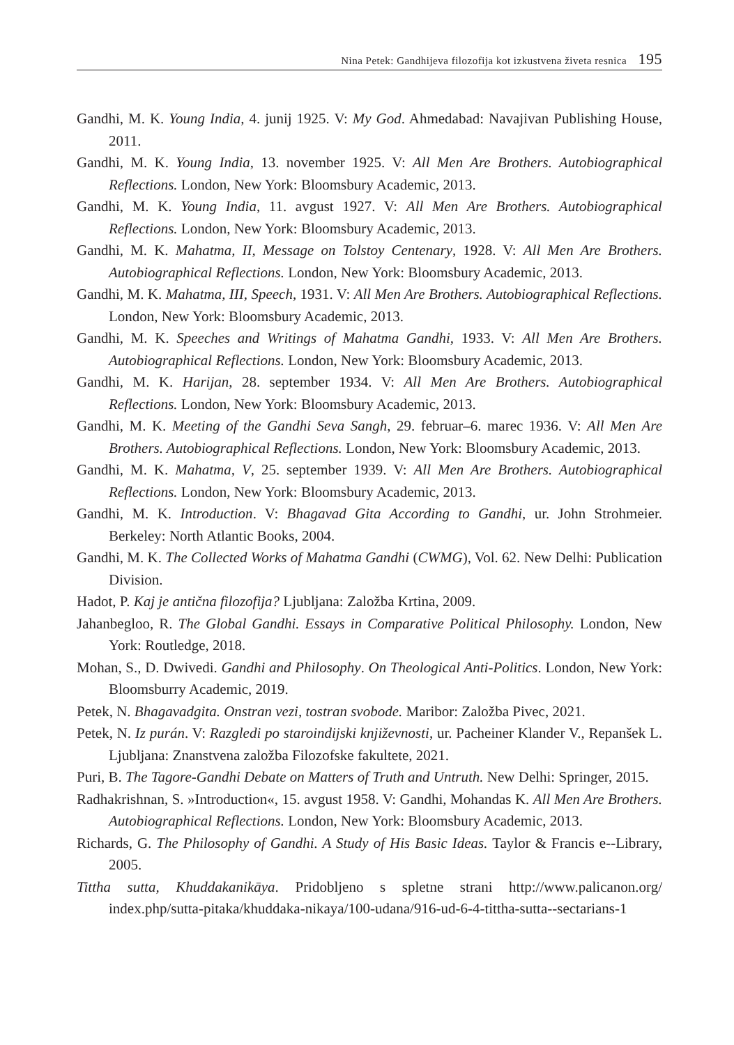Nina Petek: Gandhijeva filozofija kot izkustvena živeta resnica 195
Gandhi, M. K. Young India, 4. junij 1925. V: My God. Ahmedabad: Navajivan Publishing House, 2011.
Gandhi, M. K. Young India, 13. november 1925. V: All Men Are Brothers. Autobiographical Reflections. London, New York: Bloomsbury Academic, 2013.
Gandhi, M. K. Young India, 11. avgust 1927. V: All Men Are Brothers. Autobiographical Reflections. London, New York: Bloomsbury Academic, 2013.
Gandhi, M. K. Mahatma, II, Message on Tolstoy Centenary, 1928. V: All Men Are Brothers. Autobiographical Reflections. London, New York: Bloomsbury Academic, 2013.
Gandhi, M. K. Mahatma, III, Speech, 1931. V: All Men Are Brothers. Autobiographical Reflections. London, New York: Bloomsbury Academic, 2013.
Gandhi, M. K. Speeches and Writings of Mahatma Gandhi, 1933. V: All Men Are Brothers. Autobiographical Reflections. London, New York: Bloomsbury Academic, 2013.
Gandhi, M. K. Harijan, 28. september 1934. V: All Men Are Brothers. Autobiographical Reflections. London, New York: Bloomsbury Academic, 2013.
Gandhi, M. K. Meeting of the Gandhi Seva Sangh, 29. februar–6. marec 1936. V: All Men Are Brothers. Autobiographical Reflections. London, New York: Bloomsbury Academic, 2013.
Gandhi, M. K. Mahatma, V, 25. september 1939. V: All Men Are Brothers. Autobiographical Reflections. London, New York: Bloomsbury Academic, 2013.
Gandhi, M. K. Introduction. V: Bhagavad Gita According to Gandhi, ur. John Strohmeier. Berkeley: North Atlantic Books, 2004.
Gandhi, M. K. The Collected Works of Mahatma Gandhi (CWMG), Vol. 62. New Delhi: Publication Division.
Hadot, P. Kaj je antična filozofija? Ljubljana: Založba Krtina, 2009.
Jahanbegloo, R. The Global Gandhi. Essays in Comparative Political Philosophy. London, New York: Routledge, 2018.
Mohan, S., D. Dwivedi. Gandhi and Philosophy. On Theological Anti-Politics. London, New York: Bloomsburry Academic, 2019.
Petek, N. Bhagavadgita. Onstran vezi, tostran svobode. Maribor: Založba Pivec, 2021.
Petek, N. Iz purán. V: Razgledi po staroindijski književnosti, ur. Pacheiner Klander V., Repanšek L. Ljubljana: Znanstvena založba Filozofske fakultete, 2021.
Puri, B. The Tagore-Gandhi Debate on Matters of Truth and Untruth. New Delhi: Springer, 2015.
Radhakrishnan, S. »Introduction«, 15. avgust 1958. V: Gandhi, Mohandas K. All Men Are Brothers. Autobiographical Reflections. London, New York: Bloomsbury Academic, 2013.
Richards, G. The Philosophy of Gandhi. A Study of His Basic Ideas. Taylor & Francis e--Library, 2005.
Tittha sutta, Khuddakanikāya. Pridobljeno s spletne strani http://www.palicanon.org/ index.php/sutta-pitaka/khuddaka-nikaya/100-udana/916-ud-6-4-tittha-sutta--sectarians-1